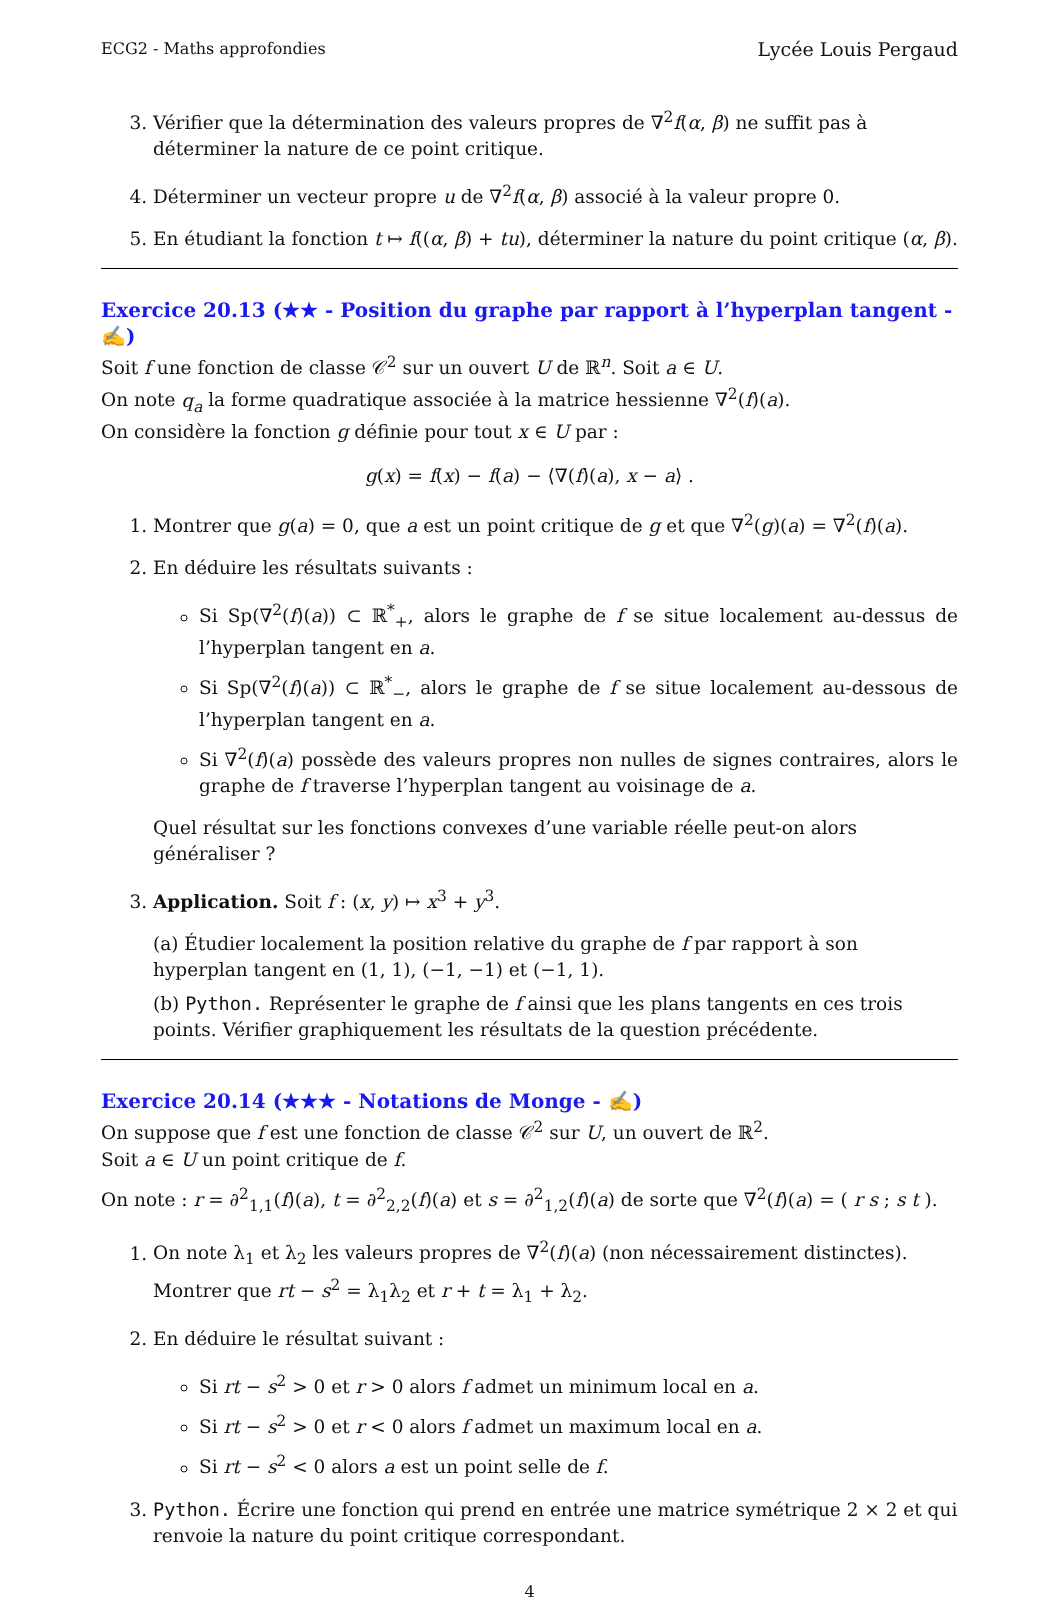ECG2 - Maths approfondies Lycée Louis Pergaud
3. Vérifier que la détermination des valeurs propres de ∇<sup>2</sup>f(α, β) ne suffit pas à déterminer la nature de ce point critique.
4. Déterminer un vecteur propre u de ∇<sup>2</sup>f(α, β) associé à la valeur propre 0.
5. En étudiant la fonction t ↦ f((α, β) + tu), déterminer la nature du point critique (α, β).
Exercice 20.13 (★★ - Position du graphe par rapport à l’hyperplan tangent - ✍)
Soit f une fonction de classe 𝒞<sup>2</sup> sur un ouvert U de ℝ<sup>n</sup>. Soit a ∈ U.
On note q<sub>a</sub> la forme quadratique associée à la matrice hessienne ∇<sup>2</sup>(f)(a).
On considère la fonction g définie pour tout x ∈ U par :
g(x) = f(x) − f(a) − ⟨∇(f)(a), x − a⟩ .
1. Montrer que g(a) = 0, que a est un point critique de g et que ∇<sup>2</sup>(g)(a) = ∇<sup>2</sup>(f)(a).
2. En déduire les résultats suivants :
Si Sp(∇<sup>2</sup>(f)(a)) ⊂ ℝ<sup>*</sup><sub>+</sub>, alors le graphe de f se situe localement au-dessus de l’hyperplan tangent en a.
Si Sp(∇<sup>2</sup>(f)(a)) ⊂ ℝ<sup>*</sup><sub>−</sub>, alors le graphe de f se situe localement au-dessous de l’hyperplan tangent en a.
Si ∇<sup>2</sup>(f)(a) possède des valeurs propres non nulles de signes contraires, alors le graphe de f traverse l’hyperplan tangent au voisinage de a.
Quel résultat sur les fonctions convexes d’une variable réelle peut-on alors généraliser ?
3. Application. Soit f : (x, y) ↦ x<sup>3</sup> + y<sup>3</sup>.
(a) Étudier localement la position relative du graphe de f par rapport à son hyperplan tangent en (1, 1), (−1, −1) et (−1, 1).
(b) Python. Représenter le graphe de f ainsi que les plans tangents en ces trois points. Vérifier graphiquement les résultats de la question précédente.
Exercice 20.14 (★★★ - Notations de Monge - ✍)
On suppose que f est une fonction de classe 𝒞<sup>2</sup> sur U, un ouvert de ℝ<sup>2</sup>.
Soit a ∈ U un point critique de f.
On note : r = ∂<sup>2</sup><sub>1,1</sub>(f)(a), t = ∂<sup>2</sup><sub>2,2</sub>(f)(a) et s = ∂<sup>2</sup><sub>1,2</sub>(f)(a) de sorte que ∇<sup>2</sup>(f)(a) = ( r s ; s t ).
1. On note λ<sub>1</sub> et λ<sub>2</sub> les valeurs propres de ∇<sup>2</sup>(f)(a) (non nécessairement distinctes). Montrer que rt − s<sup>2</sup> = λ<sub>1</sub>λ<sub>2</sub> et r + t = λ<sub>1</sub> + λ<sub>2</sub>.
2. En déduire le résultat suivant :
Si rt − s<sup>2</sup> > 0 et r > 0 alors f admet un minimum local en a.
Si rt − s<sup>2</sup> > 0 et r < 0 alors f admet un maximum local en a.
Si rt − s<sup>2</sup> < 0 alors a est un point selle de f.
3. Python. Écrire une fonction qui prend en entrée une matrice symétrique 2 × 2 et qui renvoie la nature du point critique correspondant.
4